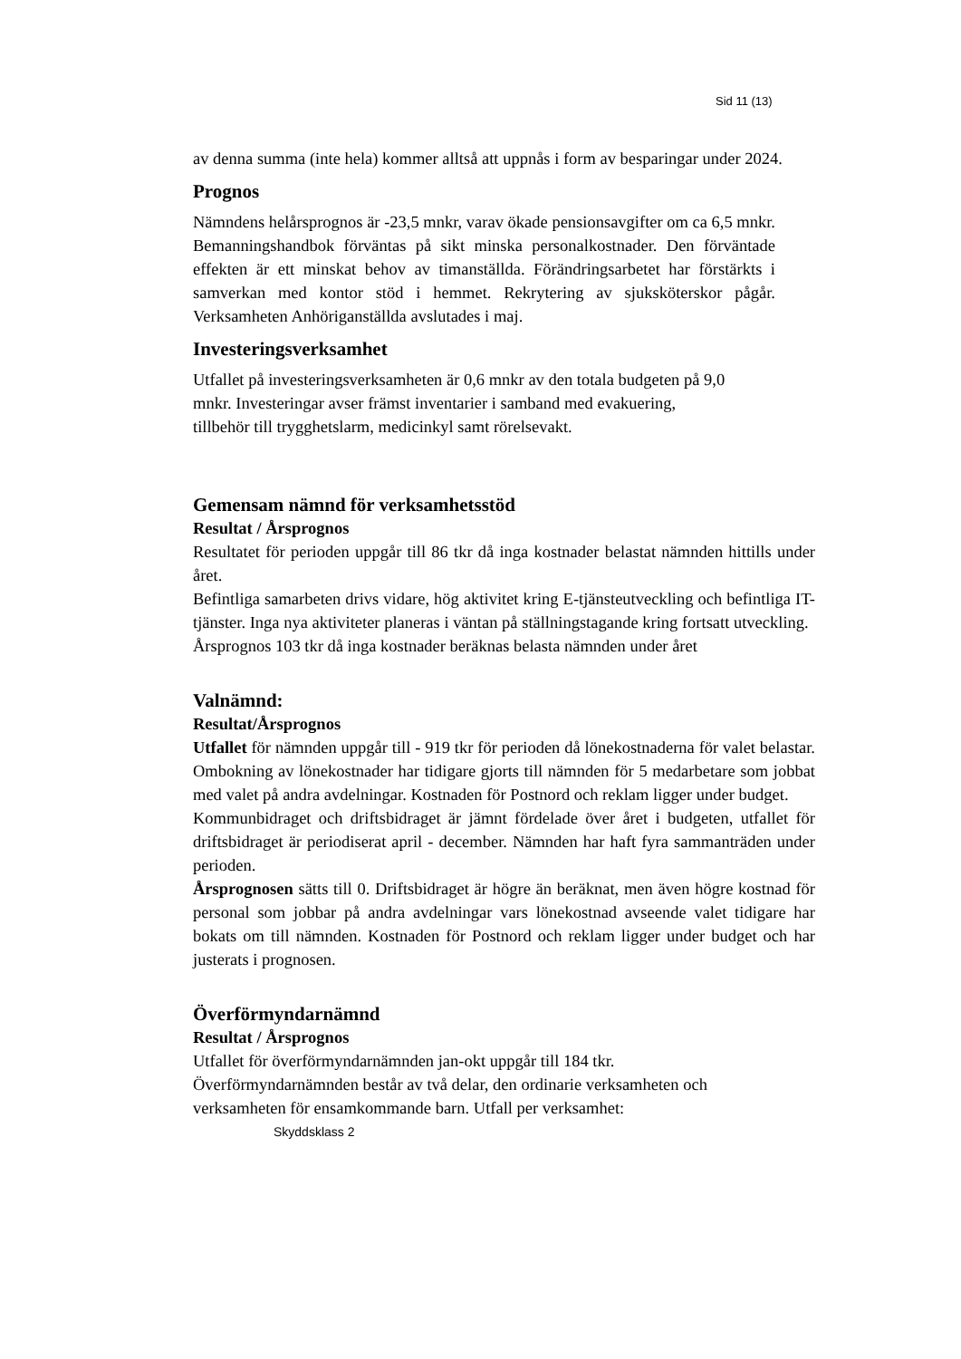Sid 11 (13)
av denna summa (inte hela) kommer alltså att uppnås i form av besparingar under 2024.
Prognos
Nämndens helårsprognos är -23,5 mnkr, varav ökade pensionsavgifter om ca 6,5 mnkr. Bemanningshandbok förväntas på sikt minska personalkostnader. Den förväntade effekten är ett minskat behov av timanställda. Förändringsarbetet har förstärkts i samverkan med kontor stöd i hemmet. Rekrytering av sjuksköterskor pågår. Verksamheten Anhöriganställda avslutades i maj.
Investeringsverksamhet
Utfallet på investeringsverksamheten är 0,6 mnkr av den totala budgeten på 9,0
mnkr. Investeringar avser främst inventarier i samband med evakuering,
tillbehör till trygghetslarm, medicinkyl samt rörelsevakt.
Gemensam nämnd för verksamhetsstöd
Resultat / Årsprognos
Resultatet för perioden uppgår till 86 tkr då inga kostnader belastat nämnden hittills under året.
Befintliga samarbeten drivs vidare, hög aktivitet kring E-tjänsteutveckling och befintliga IT-tjänster. Inga nya aktiviteter planeras i väntan på ställningstagande kring fortsatt utveckling.
Årsprognos 103 tkr då inga kostnader beräknas belasta nämnden under året
Valnämnd:
Resultat/Årsprognos
Utfallet för nämnden uppgår till - 919 tkr för perioden då lönekostnaderna för valet belastar. Ombokning av lönekostnader har tidigare gjorts till nämnden för 5 medarbetare som jobbat med valet på andra avdelningar. Kostnaden för Postnord och reklam ligger under budget.
Kommunbidraget och driftsbidraget är jämnt fördelade över året i budgeten, utfallet för driftsbidraget är periodiserat april - december. Nämnden har haft fyra sammanträden under perioden.
Årsprognosen sätts till 0. Driftsbidraget är högre än beräknat, men även högre kostnad för personal som jobbar på andra avdelningar vars lönekostnad avseende valet tidigare har bokats om till nämnden. Kostnaden för Postnord och reklam ligger under budget och har justerats i prognosen.
Överförmyndarnämnd
Resultat / Årsprognos
Utfallet för överförmyndarnämnden jan-okt uppgår till 184 tkr.
Överförmyndarnämnden består av två delar, den ordinarie verksamheten och
verksamheten för ensamkommande barn. Utfall per verksamhet:
Skyddsklass 2